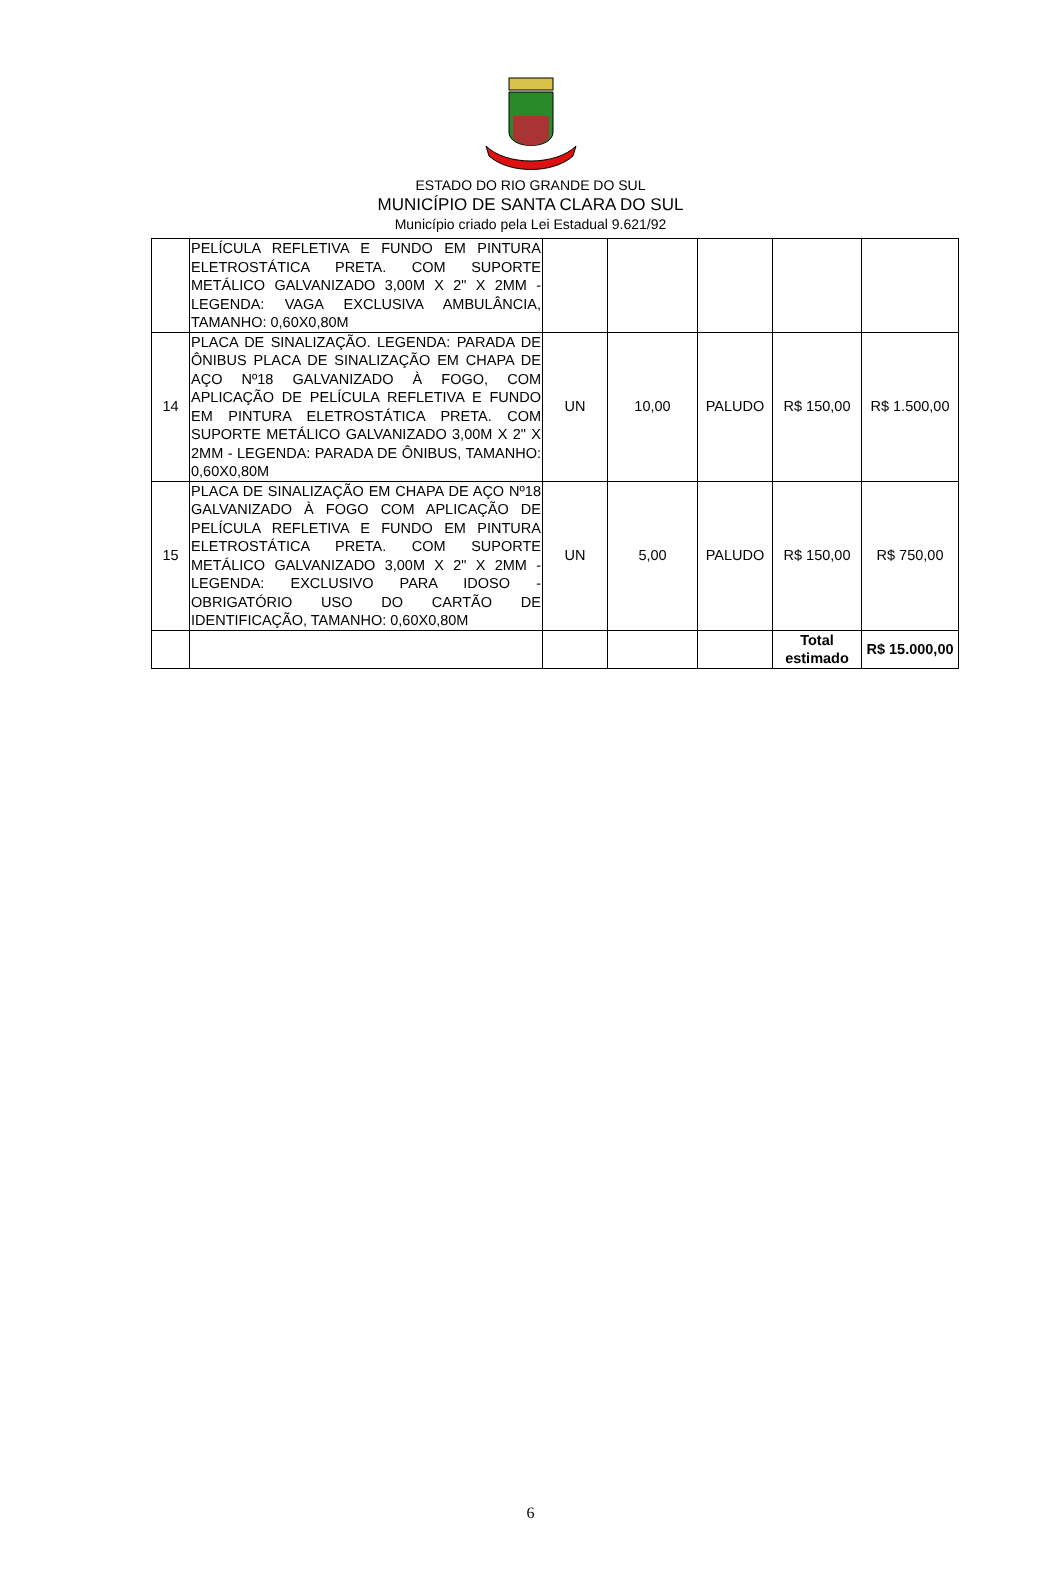ESTADO DO RIO GRANDE DO SUL
MUNICÍPIO DE SANTA CLARA DO SUL
Município criado pela Lei Estadual 9.621/92
| | PELÍCULA REFLETIVA E FUNDO EM PINTURA ELETROSTÁTICA PRETA. COM SUPORTE METÁLICO GALVANIZADO 3,00M X 2" X 2MM - LEGENDA: VAGA EXCLUSIVA AMBULÂNCIA, TAMANHO: 0,60X0,80M | | | | | |
| 14 | PLACA DE SINALIZAÇÃO. LEGENDA: PARADA DE ÔNIBUS PLACA DE SINALIZAÇÃO EM CHAPA DE AÇO Nº18 GALVANIZADO À FOGO, COM APLICAÇÃO DE PELÍCULA REFLETIVA E FUNDO EM PINTURA ELETROSTÁTICA PRETA. COM SUPORTE METÁLICO GALVANIZADO 3,00M X 2" X 2MM - LEGENDA: PARADA DE ÔNIBUS, TAMANHO: 0,60X0,80M | UN | 10,00 | PALUDO | R$ 150,00 | R$ 1.500,00 |
| 15 | PLACA DE SINALIZAÇÃO EM CHAPA DE AÇO Nº18 GALVANIZADO À FOGO COM APLICAÇÃO DE PELÍCULA REFLETIVA E FUNDO EM PINTURA ELETROSTÁTICA PRETA. COM SUPORTE METÁLICO GALVANIZADO 3,00M X 2" X 2MM - LEGENDA: EXCLUSIVO PARA IDOSO - OBRIGATÓRIO USO DO CARTÃO DE IDENTIFICAÇÃO, TAMANHO: 0,60X0,80M | UN | 5,00 | PALUDO | R$ 150,00 | R$ 750,00 |
| | | | | | Total estimado | R$ 15.000,00 |
6